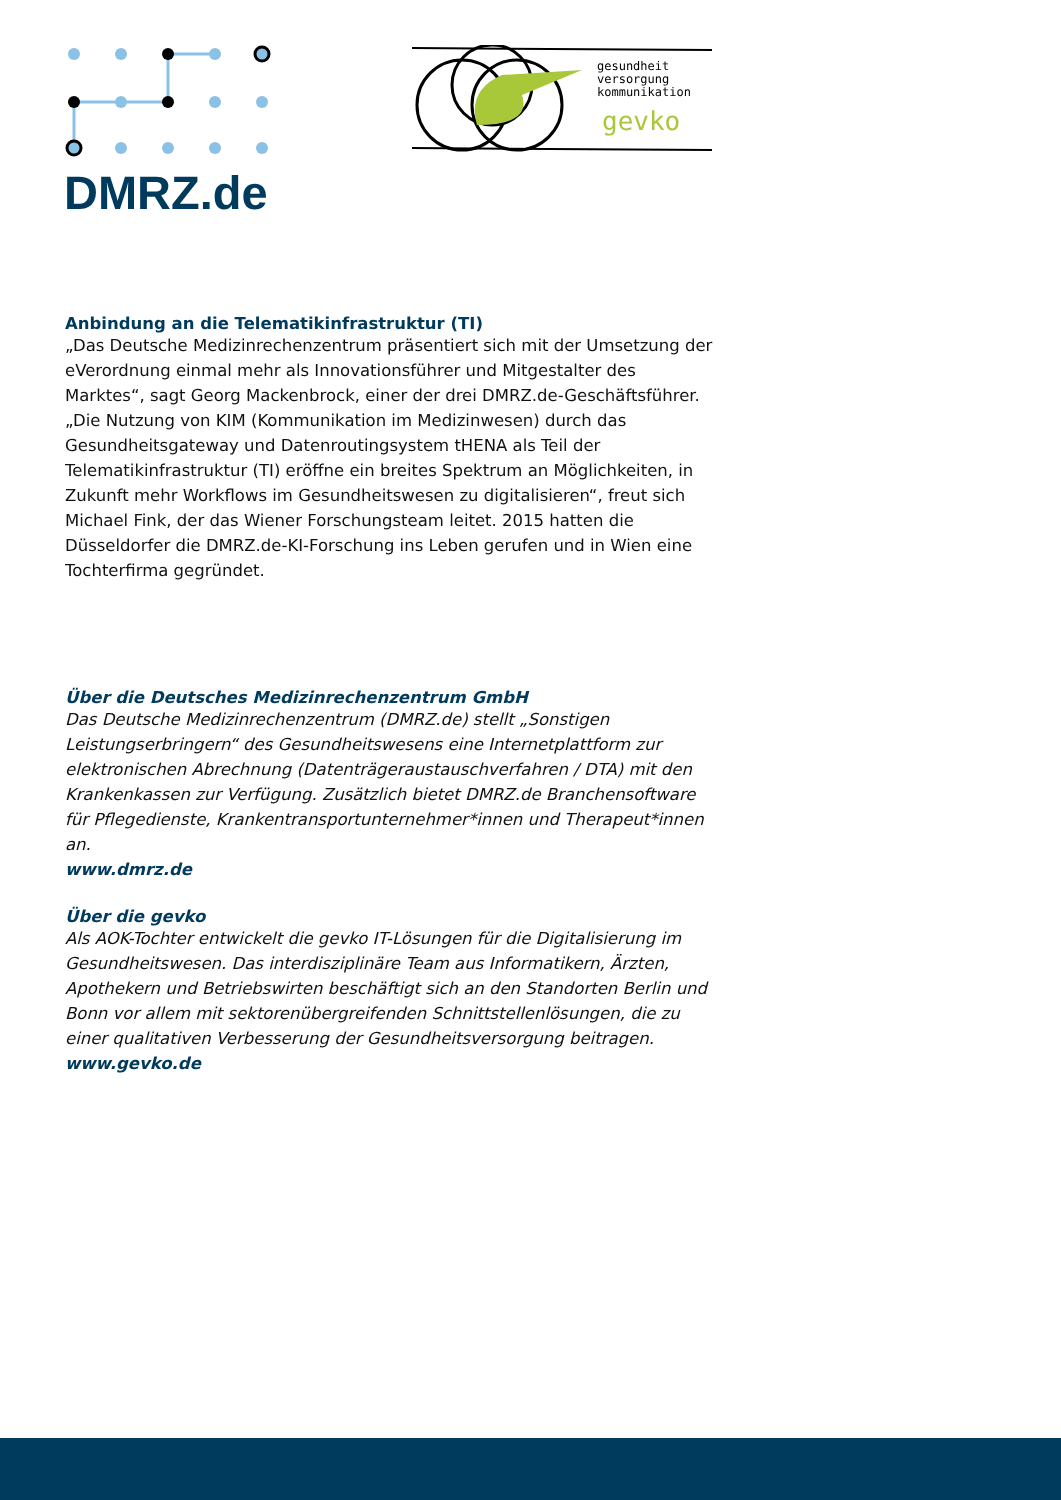DMRZ.de
gesundheit
versorgung
kommunikation
gevko
Anbindung an die Telematikinfrastruktur (TI)
„Das Deutsche Medizinrechenzentrum präsentiert sich mit der Umsetzung der eVerordnung einmal mehr als Innovationsführer und Mitgestalter des Marktes“, sagt Georg Mackenbrock, einer der drei DMRZ.de-Geschäftsführer. „Die Nutzung von KIM (Kommunikation im Medizinwesen) durch das Gesundheitsgateway und Datenroutingsystem tHENA als Teil der Telematikinfrastruktur (TI) eröffne ein breites Spektrum an Möglichkeiten, in Zukunft mehr Workflows im Gesundheitswesen zu digitalisieren“, freut sich Michael Fink, der das Wiener Forschungsteam leitet. 2015 hatten die Düsseldorfer die DMRZ.de-KI-Forschung ins Leben gerufen und in Wien eine Tochterfirma gegründet.
Über die Deutsches Medizinrechenzentrum GmbH
Das Deutsche Medizinrechenzentrum (DMRZ.de) stellt „Sonstigen Leistungserbringern“ des Gesundheitswesens eine Internetplattform zur elektronischen Abrechnung (Datenträgeraustauschverfahren / DTA) mit den Krankenkassen zur Verfügung. Zusätzlich bietet DMRZ.de Branchensoftware für Pflegedienste, Krankentransportunternehmer*innen und Therapeut*innen an.
www.dmrz.de
Über die gevko
Als AOK-Tochter entwickelt die gevko IT-Lösungen für die Digitalisierung im Gesundheitswesen. Das interdisziplinäre Team aus Informatikern, Ärzten, Apothekern und Betriebswirten beschäftigt sich an den Standorten Berlin und Bonn vor allem mit sektorenübergreifenden Schnittstellenlösungen, die zu einer qualitativen Verbesserung der Gesundheitsversorgung beitragen.
www.gevko.de